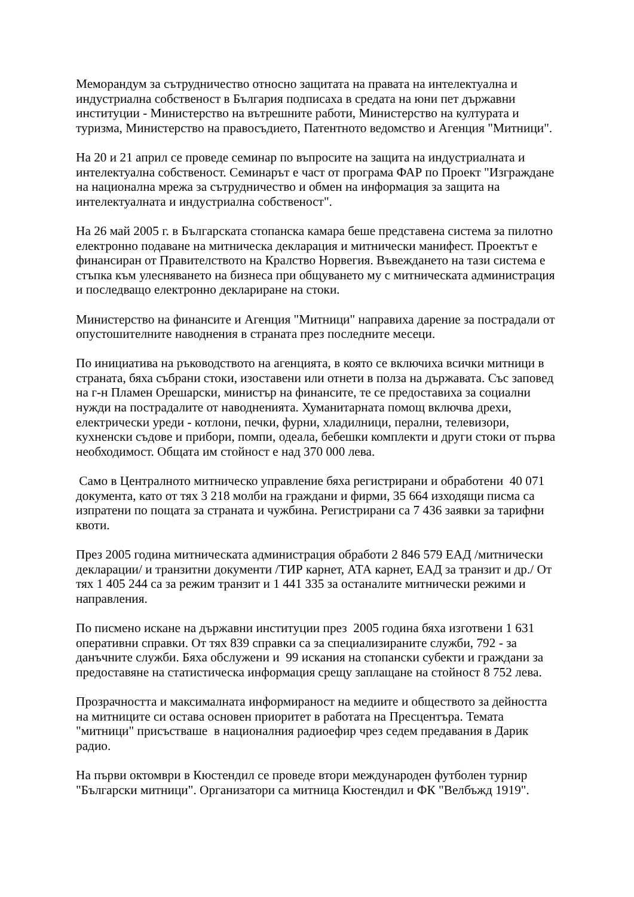Меморандум за сътрудничество относно защитата на правата на интелектуална и индустриална собственост в България подписаха в средата на юни пет държавни институции - Министерство на вътрешните работи, Министерство на културата и туризма, Министерство на правосъдието, Патентното ведомство и Агенция "Митници".
На 20 и 21 април се проведе семинар по въпросите на защита на индустриалната и интелектуална собственост. Семинарът е част от програма ФАР по Проект "Изграждане на национална мрежа за сътрудничество и обмен на информация за защита на интелектуалната и индустриална собственост".
На 26 май 2005 г. в Българската стопанска камара беше представена система за пилотно електронно подаване на митническа декларация и митнически манифест. Проектът е финансиран от Правителството на Кралство Норвегия. Въвеждането на тази система е стъпка към улесняването на бизнеса при общуването му с митническата администрация и последващо електронно деклариране на стоки.
Министерство на финансите и Агенция "Митници" направиха дарение за пострадали от опустошителните наводнения в страната през последните месеци.
По инициатива на ръководството на агенцията, в която се включиха всички митници в страната, бяха събрани стоки, изоставени или отнети в полза на държавата. Със заповед на г-н Пламен Орешарски, министър на финансите, те се предоставиха за социални нужди на пострадалите от наводненията. Хуманитарната помощ включва дрехи, електрически уреди - котлони, печки, фурни, хладилници, перални, телевизори, кухненски съдове и прибори, помпи, одеала, бебешки комплекти и други стоки от първа необходимост. Общата им стойност е над 370 000 лева.
Само в Централното митническо управление бяха регистрирани и обработени 40 071 документа, като от тях 3 218 молби на граждани и фирми, 35 664 изходящи писма са изпратени по пощата за страната и чужбина. Регистрирани са 7 436 заявки за тарифни квоти.
През 2005 година митническата администрация обработи 2 846 579 ЕАД /митнически декларации/ и транзитни документи /ТИР карнет, АТА карнет, ЕАД за транзит и др./ От тях 1 405 244 са за режим транзит и 1 441 335 за останалите митнически режими и направления.
По писмено искане на държавни институции през 2005 година бяха изготвени 1 631 оперативни справки. От тях 839 справки са за специализираните служби, 792 - за данъчните служби. Бяха обслужени и 99 искания на стопански субекти и граждани за предоставяне на статистическа информация срещу заплащане на стойност 8 752 лева.
Прозрачността и максималната информираност на медиите и обществото за дейността на митниците си остава основен приоритет в работата на Пресцентъра. Темата "митници" присъстваше в националния радиоефир чрез седем предавания в Дарик радио.
На първи октомври в Кюстендил се проведе втори международен футболен турнир "Български митници". Организатори са митница Кюстендил и ФК "Велбъжд 1919".